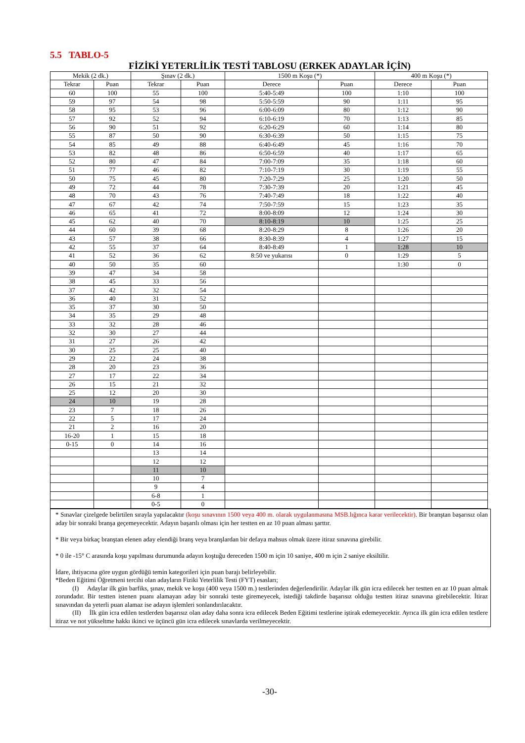5.5 TABLO-5
FİZİKİ YETERLİLİK TESTİ TABLOSU (ERKEK ADAYLAR İÇİN)
| Mekik (2 dk.) | | Şınav (2 dk.) | | 1500 m Koşu (*) | | 400 m Koşu (*) | |
| --- | --- | --- | --- | --- | --- | --- | --- |
| Tekrar | Puan | Tekrar | Puan | Derece | Puan | Derece | Puan |
| 60 | 100 | 55 | 100 | 5:40-5:49 | 100 | 1:10 | 100 |
| 59 | 97 | 54 | 98 | 5:50-5:59 | 90 | 1:11 | 95 |
| 58 | 95 | 53 | 96 | 6:00-6:09 | 80 | 1:12 | 90 |
| 57 | 92 | 52 | 94 | 6:10-6:19 | 70 | 1:13 | 85 |
| 56 | 90 | 51 | 92 | 6:20-6:29 | 60 | 1:14 | 80 |
| 55 | 87 | 50 | 90 | 6:30-6:39 | 50 | 1:15 | 75 |
| 54 | 85 | 49 | 88 | 6:40-6:49 | 45 | 1:16 | 70 |
| 53 | 82 | 48 | 86 | 6:50-6:59 | 40 | 1:17 | 65 |
| 52 | 80 | 47 | 84 | 7:00-7:09 | 35 | 1:18 | 60 |
| 51 | 77 | 46 | 82 | 7:10-7:19 | 30 | 1:19 | 55 |
| 50 | 75 | 45 | 80 | 7:20-7:29 | 25 | 1:20 | 50 |
| 49 | 72 | 44 | 78 | 7:30-7:39 | 20 | 1:21 | 45 |
| 48 | 70 | 43 | 76 | 7:40-7:49 | 18 | 1:22 | 40 |
| 47 | 67 | 42 | 74 | 7:50-7:59 | 15 | 1:23 | 35 |
| 46 | 65 | 41 | 72 | 8:00-8:09 | 12 | 1:24 | 30 |
| 45 | 62 | 40 | 70 | 8:10-8:19 | 10 | 1:25 | 25 |
| 44 | 60 | 39 | 68 | 8:20-8:29 | 8 | 1:26 | 20 |
| 43 | 57 | 38 | 66 | 8:30-8:39 | 4 | 1:27 | 15 |
| 42 | 55 | 37 | 64 | 8:40-8:49 | 1 | 1:28 | 10 |
| 41 | 52 | 36 | 62 | 8:50 ve yukarısı | 0 | 1:29 | 5 |
| 40 | 50 | 35 | 60 | | | 1:30 | 0 |
| 39 | 47 | 34 | 58 | | | | |
| 38 | 45 | 33 | 56 | | | | |
| 37 | 42 | 32 | 54 | | | | |
| 36 | 40 | 31 | 52 | | | | |
| 35 | 37 | 30 | 50 | | | | |
| 34 | 35 | 29 | 48 | | | | |
| 33 | 32 | 28 | 46 | | | | |
| 32 | 30 | 27 | 44 | | | | |
| 31 | 27 | 26 | 42 | | | | |
| 30 | 25 | 25 | 40 | | | | |
| 29 | 22 | 24 | 38 | | | | |
| 28 | 20 | 23 | 36 | | | | |
| 27 | 17 | 22 | 34 | | | | |
| 26 | 15 | 21 | 32 | | | | |
| 25 | 12 | 20 | 30 | | | | |
| 24 | 10 | 19 | 28 | | | | |
| 23 | 7 | 18 | 26 | | | | |
| 22 | 5 | 17 | 24 | | | | |
| 21 | 2 | 16 | 20 | | | | |
| 16-20 | 1 | 15 | 18 | | | | |
| 0-15 | 0 | 14 | 16 | | | | |
| | | 13 | 14 | | | | |
| | | 12 | 12 | | | | |
| | | 11 | 10 | | | | |
| | | 10 | 7 | | | | |
| | | 9 | 4 | | | | |
| | | 6-8 | 1 | | | | |
| | | 0-5 | 0 | | | | |
* Sınavlar çizelgede belirtilen sırayla yapılacaktır (koşu sınavının 1500 veya 400 m. olarak uygulanmasına MSB.lığınca karar verilecektir). Bir branştan başarısız olan aday bir sonraki branşa geçemeyecektir. Adayın başarılı olması için her testten en az 10 puan alması şarttır.
* Bir veya birkaç branştan elenen aday elendiği branş veya branşlardan bir defaya mahsus olmak üzere itiraz sınavına girebilir.
* 0 ile -15° C arasında koşu yapılması durumunda adayın koştuğu dereceden 1500 m için 10 saniye, 400 m için 2 saniye eksiltilir.
İdare, ihtiyacına göre uygun gördüğü temin kategorileri için puan barajı belirleyebilir.
*Beden Eğitimi Öğretmeni tercihi olan adayların Fiziki Yeterlilik Testi (FYT) esasları;
(I) Adaylar ilk gün barfiks, şınav, mekik ve koşu (400 veya 1500 m.) testlerinden değerlendirilir. Adaylar ilk gün icra edilecek her testten en az 10 puan almak zorundadır. Bir testten istenen puanı alamayan aday bir sonraki teste giremeyecek, istediği takdirde başarısız olduğu testten itiraz sınavına girebilecektir. İtiraz sınavından da yeterli puan alamaz ise adayın işlemleri sonlandırılacaktır.
(II) İlk gün icra edilen testlerden başarısız olan aday daha sonra icra edilecek Beden Eğitimi testlerine iştirak edemeyecektir. Ayrıca ilk gün icra edilen testlere itiraz ve not yükseltme hakkı ikinci ve üçüncü gün icra edilecek sınavlarda verilmeyecektir.
-30-